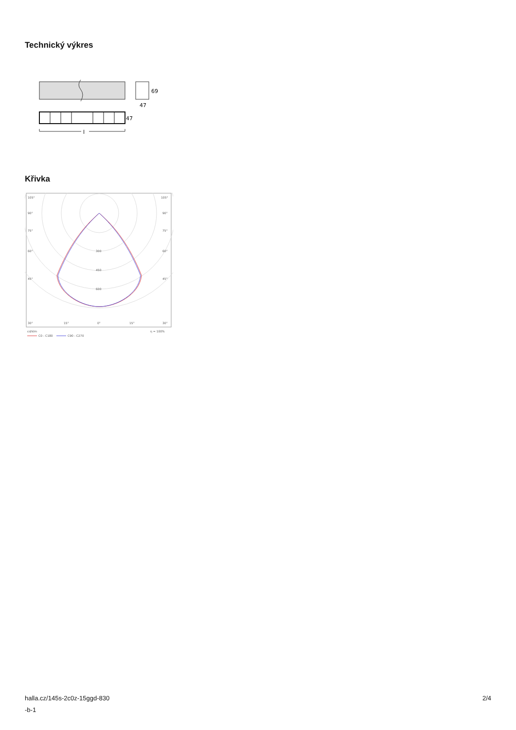Technický výkres
69
47
47
l
Křivka
105°
105°
90°
90°
75°
75°
60°
60°
45°
45°
300
450
600
30°
15°
0°
15°
30°
cd/klm
η = 100%
C0 - C180
C90 - C270
halla.cz/145s-2c0z-15ggd-830
-b-1
2/4